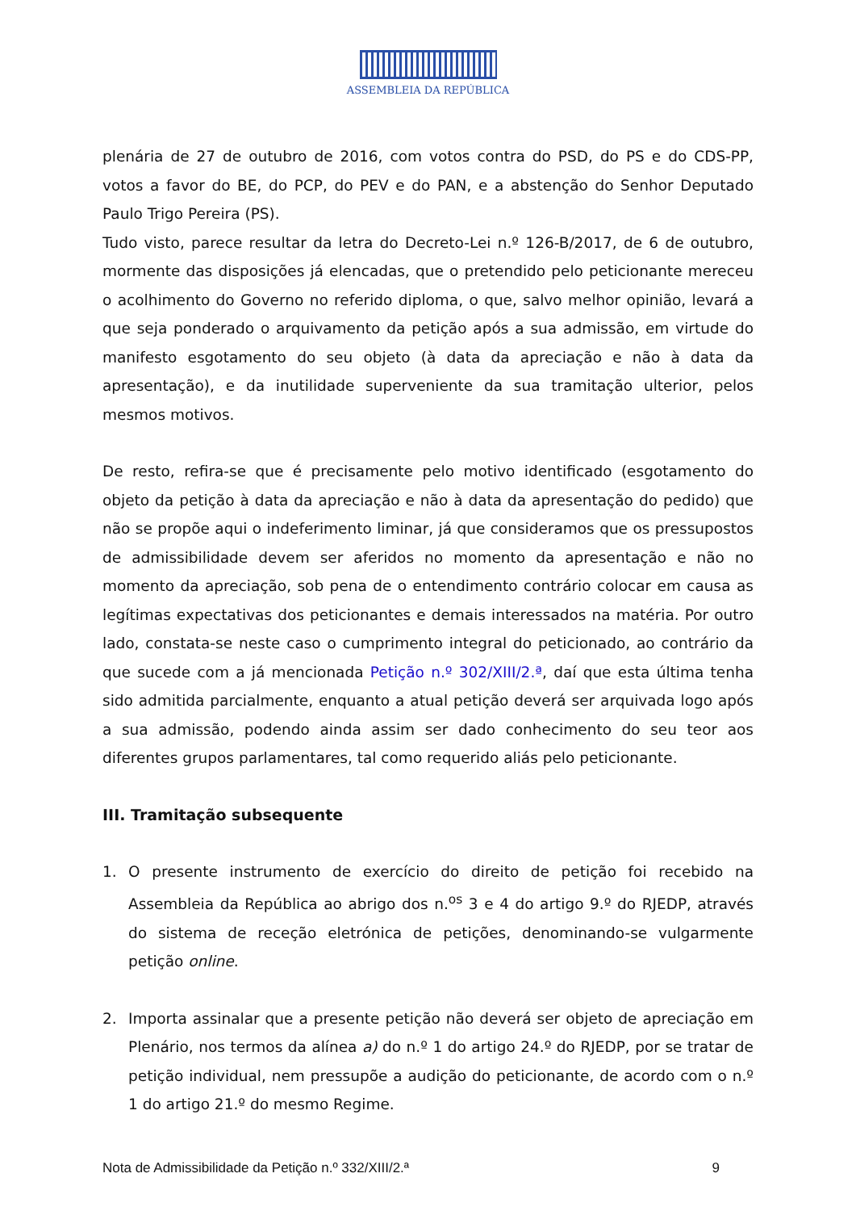ASSEMBLEIA DA REPÚBLICA
plenária de 27 de outubro de 2016, com votos contra do PSD, do PS e do CDS-PP, votos a favor do BE, do PCP, do PEV e do PAN, e a abstenção do Senhor Deputado Paulo Trigo Pereira (PS).
Tudo visto, parece resultar da letra do Decreto-Lei n.º 126-B/2017, de 6 de outubro, mormente das disposições já elencadas, que o pretendido pelo peticionante mereceu o acolhimento do Governo no referido diploma, o que, salvo melhor opinião, levará a que seja ponderado o arquivamento da petição após a sua admissão, em virtude do manifesto esgotamento do seu objeto (à data da apreciação e não à data da apresentação), e da inutilidade superveniente da sua tramitação ulterior, pelos mesmos motivos.
De resto, refira-se que é precisamente pelo motivo identificado (esgotamento do objeto da petição à data da apreciação e não à data da apresentação do pedido) que não se propõe aqui o indeferimento liminar, já que consideramos que os pressupostos de admissibilidade devem ser aferidos no momento da apresentação e não no momento da apreciação, sob pena de o entendimento contrário colocar em causa as legítimas expectativas dos peticionantes e demais interessados na matéria. Por outro lado, constata-se neste caso o cumprimento integral do peticionado, ao contrário da que sucede com a já mencionada Petição n.º 302/XIII/2.ª, daí que esta última tenha sido admitida parcialmente, enquanto a atual petição deverá ser arquivada logo após a sua admissão, podendo ainda assim ser dado conhecimento do seu teor aos diferentes grupos parlamentares, tal como requerido aliás pelo peticionante.
III. Tramitação subsequente
1. O presente instrumento de exercício do direito de petição foi recebido na Assembleia da República ao abrigo dos n.<sup>os</sup> 3 e 4 do artigo 9.º do RJEDP, através do sistema de receção eletrónica de petições, denominando-se vulgarmente petição online.
2. Importa assinalar que a presente petição não deverá ser objeto de apreciação em Plenário, nos termos da alínea a) do n.º 1 do artigo 24.º do RJEDP, por se tratar de petição individual, nem pressupõe a audição do peticionante, de acordo com o n.º 1 do artigo 21.º do mesmo Regime.
Nota de Admissibilidade da Petição n.º 332/XIII/2.ª 9